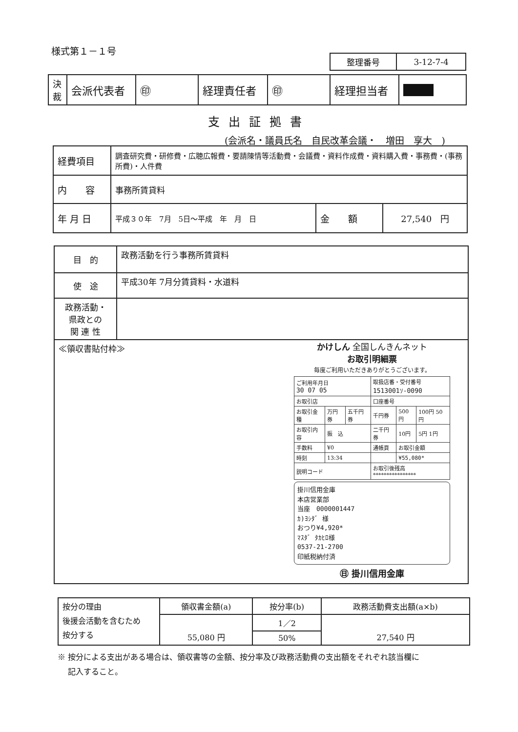様式第１－１号
| 整理番号 | 3-12-7-4 |
| 決裁 | 会派代表者 | ㊞ | 経理責任者 | ㊞ | 経理担当者 | ■■■ |
支出証拠書
(会派名・議員氏名　自民改革会議・　増田　享大　)
| 経費項目 | 調査研究費・研修費・広聴広報費・要請陳情等活動費・会議費・資料作成費・資料購入費・事務費・(事務所費)・人件費 | | |
| 内 容 | 事務所賃貸料 | | |
| 年 月 日 | 平成３０年 7月 5日～平成 年 月 日 | 金 額 | 27,540 円 |
| 目 的 | 政務活動を行う事務所賃貸料 |
| 使 途 | 平成30年 7月分賃貸料・水道料 |
| 政務活動・ 県政との 関 連 性 | |
| ≪領収書貼付枠≫ かけしん 全国しんきんネット お取引明細票 毎度ご利用いただきありがとうございます。 / ご利用年月日 30 07 05 / / / 取扱店番・受付番号 1513001ｿ-0090 / / / / お取引店 / / / 口座番号 / / / / お取引金種 / 万円券 / 五千円券 / 千円券 / 500円 / 100円 50円 / / お取引内容 / 振 込 / / 二千円券 / 10円 / 5円 1円 / / 手数料 / ¥0 / / 通帳頁 / お取引金額 / / / 時刻 / 13:34 / / / ¥55,080* / / / 説明コード / / / お取引後残高 **************** / / / 掛川信用金庫 本店営業部 当座 0000001447 ｶ)ﾖｼﾀﾞ 様 おつり¥4,920* ﾏｽﾀﾞ ﾀｶﾋﾛ様 0537-21-2700 印紙税納付済 ㊐ 掛川信用金庫 | |
| 按分の理由 後援会活動を含むため 按分する | 領収書金額(a) | 按分率(b) | 政務活動費支出額(a×b) |
| | 55,080 円 | 1／2 | 27,540 円 |
| | | 50% | |
※ 按分による支出がある場合は、領収書等の金額、按分率及び政務活動費の支出額をそれぞれ該当欄に
　 記入すること。